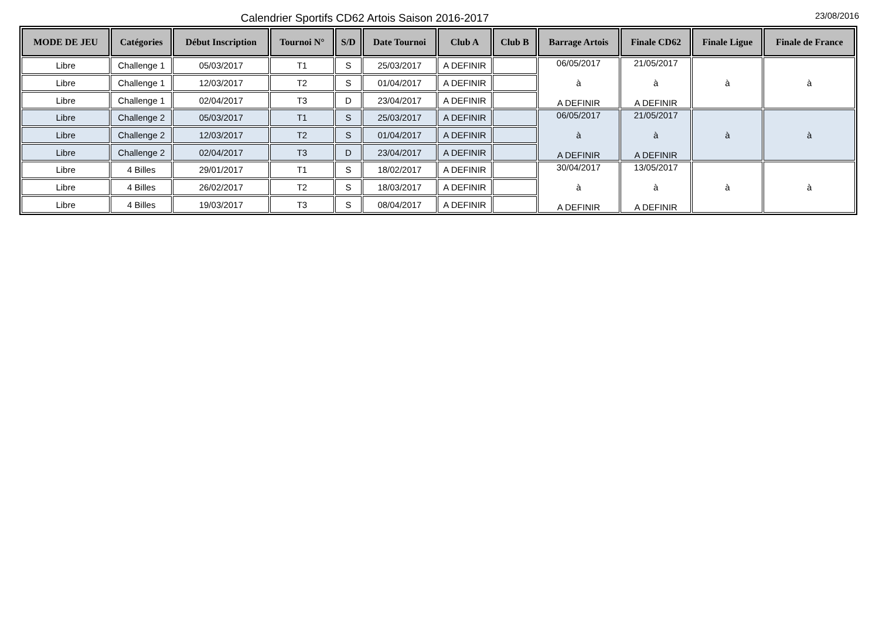Calendrier Sportifs CD62 Artois Saison 2016-2017
23/08/2016
| MODE DE JEU | Catégories | Début Inscription | Tournoi N° | S/D | Date Tournoi | Club A | Club B | Barrage Artois | Finale CD62 | Finale Ligue | Finale de France |
| --- | --- | --- | --- | --- | --- | --- | --- | --- | --- | --- | --- |
| Libre | Challenge 1 | 05/03/2017 | T1 | S | 25/03/2017 | A DEFINIR | | 06/05/2017 à A DEFINIR | 21/05/2017 à A DEFINIR | à | à |
| Libre | Challenge 1 | 12/03/2017 | T2 | S | 01/04/2017 | A DEFINIR | | | | | |
| Libre | Challenge 1 | 02/04/2017 | T3 | D | 23/04/2017 | A DEFINIR | | | | | |
| Libre | Challenge 2 | 05/03/2017 | T1 | S | 25/03/2017 | A DEFINIR | | 06/05/2017 à A DEFINIR | 21/05/2017 à A DEFINIR | à | à |
| Libre | Challenge 2 | 12/03/2017 | T2 | S | 01/04/2017 | A DEFINIR | | | | | |
| Libre | Challenge 2 | 02/04/2017 | T3 | D | 23/04/2017 | A DEFINIR | | | | | |
| Libre | 4 Billes | 29/01/2017 | T1 | S | 18/02/2017 | A DEFINIR | | 30/04/2017 à A DEFINIR | 13/05/2017 à A DEFINIR | à | à |
| Libre | 4 Billes | 26/02/2017 | T2 | S | 18/03/2017 | A DEFINIR | | | | | |
| Libre | 4 Billes | 19/03/2017 | T3 | S | 08/04/2017 | A DEFINIR | | | | | |